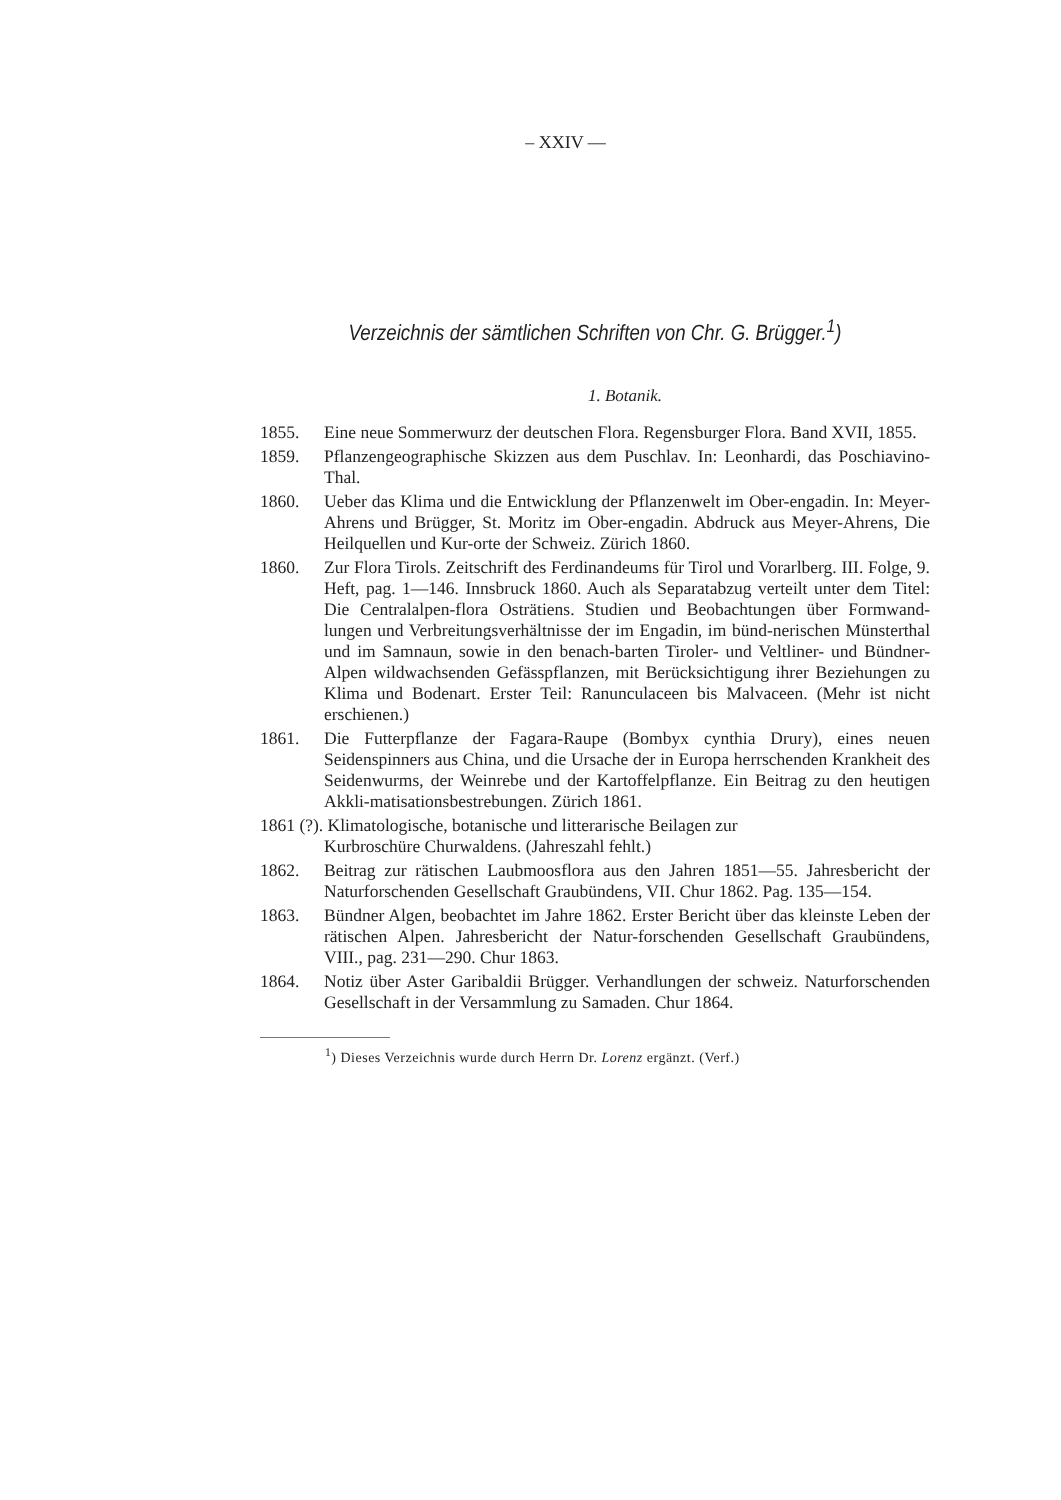– XXIV —
Verzeichnis der sämtlichen Schriften von Chr. G. Brügger.<sup>1</sup>)
1. Botanik.
1855. Eine neue Sommerwurz der deutschen Flora. Regensburger Flora. Band XVII, 1855.
1859. Pflanzengeographische Skizzen aus dem Puschlav. In: Leonhardi, das Poschiavino-Thal.
1860. Ueber das Klima und die Entwicklung der Pflanzenwelt im Ober-engadin. In: Meyer-Ahrens und Brügger, St. Moritz im Ober-engadin. Abdruck aus Meyer-Ahrens, Die Heilquellen und Kur-orte der Schweiz. Zürich 1860.
1860. Zur Flora Tirols. Zeitschrift des Ferdinandeums für Tirol und Vorarlberg. III. Folge, 9. Heft, pag. 1—146. Innsbruck 1860. Auch als Separatabzug verteilt unter dem Titel: Die Centralalpen-flora Osträtiens. Studien und Beobachtungen über Formwand-lungen und Verbreitungsverhältnisse der im Engadin, im bünd-nerischen Münsterthal und im Samnaun, sowie in den benach-barten Tiroler- und Veltliner- und Bündner-Alpen wildwachsenden Gefässpflanzen, mit Berücksichtigung ihrer Beziehungen zu Klima und Bodenart. Erster Teil: Ranunculaceen bis Malvaceen. (Mehr ist nicht erschienen.)
1861. Die Futterpflanze der Fagara-Raupe (Bombyx cynthia Drury), eines neuen Seidenspinners aus China, und die Ursache der in Europa herrschenden Krankheit des Seidenwurms, der Weinrebe und der Kartoffelpflanze. Ein Beitrag zu den heutigen Akkli-matisationsbestrebungen. Zürich 1861.
1861 (?). Klimatologische, botanische und litterarische Beilagen zur
Kurbroschüre Churwaldens. (Jahreszahl fehlt.)
1862. Beitrag zur rätischen Laubmoosflora aus den Jahren 1851—55. Jahresbericht der Naturforschenden Gesellschaft Graubündens, VII. Chur 1862. Pag. 135—154.
1863. Bündner Algen, beobachtet im Jahre 1862. Erster Bericht über das kleinste Leben der rätischen Alpen. Jahresbericht der Natur-forschenden Gesellschaft Graubündens, VIII., pag. 231—290. Chur 1863.
1864. Notiz über Aster Garibaldii Brügger. Verhandlungen der schweiz. Naturforschenden Gesellschaft in der Versammlung zu Samaden. Chur 1864.
<sup>1</sup>) Dieses Verzeichnis wurde durch Herrn Dr. Lorenz ergänzt. (Verf.)